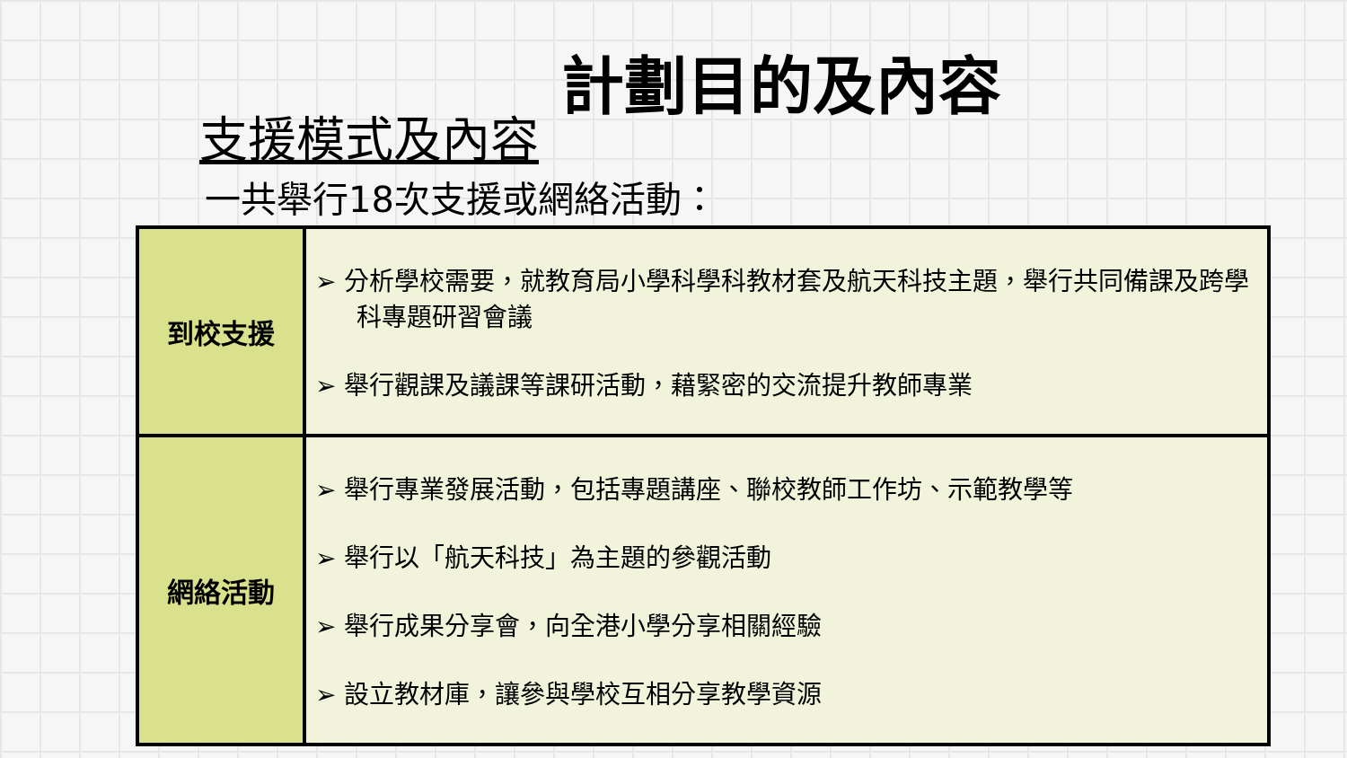計劃目的及內容
支援模式及內容
一共舉行18次支援或網絡活動：
| 到校支援 | ➢ 分析學校需要，就教育局小學科學科教材套及航天科技主題，舉行共同備課及跨學科專題研習會議 ➢ 舉行觀課及議課等課研活動，藉緊密的交流提升教師專業 |
| 網絡活動 | ➢ 舉行專業發展活動，包括專題講座、聯校教師工作坊、示範教學等 ➢ 舉行以「航天科技」為主題的參觀活動 ➢ 舉行成果分享會，向全港小學分享相關經驗 ➢ 設立教材庫，讓參與學校互相分享教學資源 |